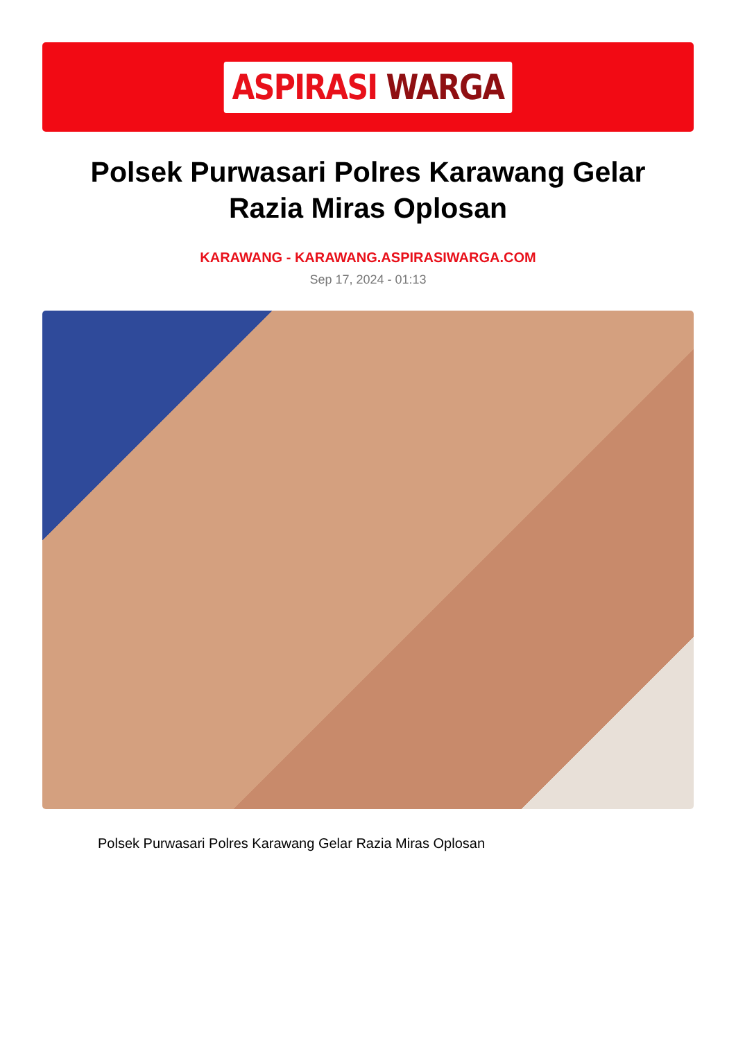ASPIRASI WARGA
Polsek Purwasari Polres Karawang Gelar Razia Miras Oplosan
KARAWANG - KARAWANG.ASPIRASIWARGA.COM
Sep 17, 2024 - 01:13
Polsek Purwasari Polres Karawang Gelar Razia Miras Oplosan